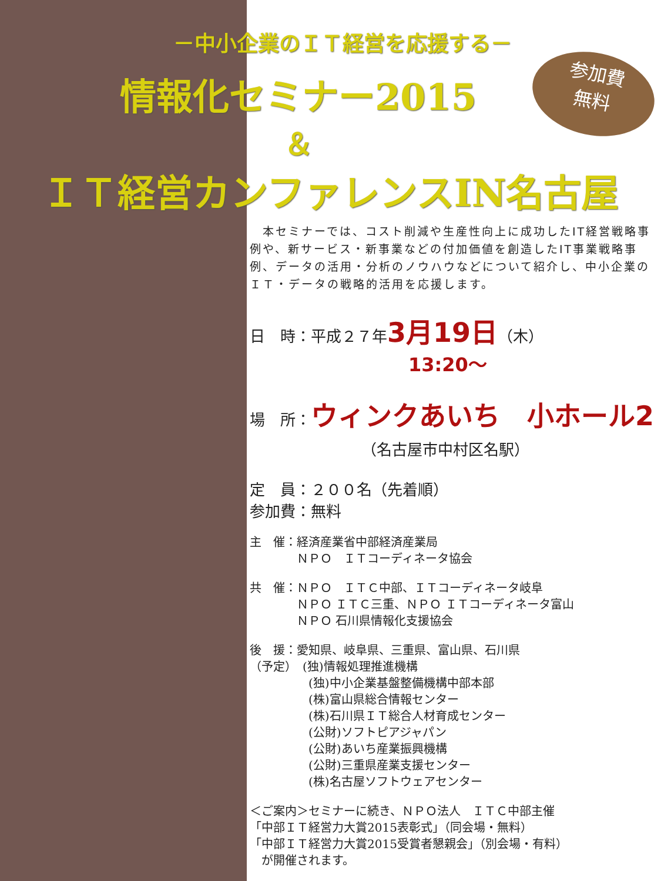－中小企業のＩＴ経営を応援する－
情報化セミナー2015
＆
ＩＴ経営カンファレンスIN名古屋
参加費
無料
　本セミナーでは、コスト削減や生産性向上に成功したIT経営戦略事例や、新サービス・新事業などの付加価値を創造したIT事業戦略事例、データの活用・分析のノウハウなどについて紹介し、中小企業のＩＴ・データの戦略的活用を応援します。
日　時：平成２７年3月19日（木）
13:20～
場　所：ウィンクあいち　小ホール2
（名古屋市中村区名駅）
定　員：２００名（先着順）
参加費：無料
主　催：経済産業省中部経済産業局
　　　　ＮＰＯ　ＩＴコーディネータ協会
共　催：ＮＰＯ　ＩＴＣ中部、ＩＴコーディネータ岐阜
　　　　ＮＰＯ ＩＴＣ三重、ＮＰＯ ＩＴコーディネータ富山
　　　　ＮＰＯ 石川県情報化支援協会
後　援：愛知県、岐阜県、三重県、富山県、石川県
（予定）　(独)情報処理推進機構
　　　　　(独)中小企業基盤整備機構中部本部
　　　　　(株)富山県総合情報センター
　　　　　(株)石川県ＩＴ総合人材育成センター
　　　　　(公財)ソフトピアジャパン
　　　　　(公財)あいち産業振興機構
　　　　　(公財)三重県産業支援センター
　　　　　(株)名古屋ソフトウェアセンター
＜ご案内＞セミナーに続き、ＮＰＯ法人　ＩＴＣ中部主催
「中部ＩＴ経営力大賞2015表彰式」（同会場・無料）
「中部ＩＴ経営力大賞2015受賞者懇親会」（別会場・有料）
　が開催されます。